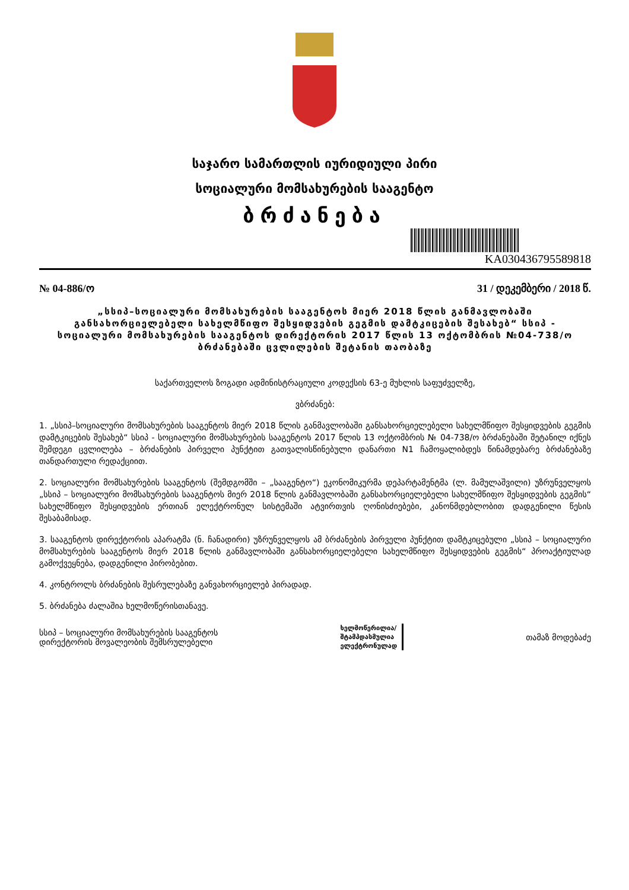საჯარო სამართლის იურიდიული პირი
სოციალური მომსახურების სააგენტო
ბრძანება
KA030436795589818
№ 04-886/ო 31 / დეკემბერი / 2018 წ.
„სსიპ–სოციალური მომსახურების სააგენტოს მიერ 2018 წლის განმავლობაში განსახორციელებელი სახელმწიფო შესყიდვების გეგმის დამტკიცების შესახებ“ სსიპ - სოციალური მომსახურების სააგენტოს დირექტორის 2017 წლის 13 ოქტომბრის №04-738/ო ბრძანებაში ცვლილების შეტანის თაობაზე
საქართველოს ზოგადი ადმინისტრაციული კოდექსის 63-ე მუხლის საფუძველზე,
ვბრძანებ:
1. „სსიპ–სოციალური მომსახურების სააგენტოს მიერ 2018 წლის განმავლობაში განსახორციელებელი სახელმწიფო შესყიდვების გეგმის დამტკიცების შესახებ“ სსიპ - სოციალური მომსახურების სააგენტოს 2017 წლის 13 ოქტომბრის № 04-738/ო ბრძანებაში შეტანილ იქნეს შემდეგი ცვლილება – ბრძანების პირველი პუნქტით გათვალისწინებული დანართი N1 ჩამოყალიბდეს წინამდებარე ბრძანებაზე თანდართული რედაქციით.
2. სოციალური მომსახურების სააგენტოს (შემდგომში – „სააგენტო“) ეკონომიკურმა დეპარტამენტმა (ლ. მამულაშვილი) უზრუნველყოს „სსიპ – სოციალური მომსახურების სააგენტოს მიერ 2018 წლის განმავლობაში განსახორციელებელი სახელმწიფო შესყიდვების გეგმის“ სახელმწიფო შესყიდვების ერთიან ელექტრონულ სისტემაში ატვირთვის ღონისძიებები, კანონმდებლობით დადგენილი წესის შესაბამისად.
3. სააგენტოს დირექტორის აპარატმა (ნ. ჩანადირი) უზრუნველყოს ამ ბრძანების პირველი პუნქტით დამტკიცებული „სსიპ – სოციალური მომსახურების სააგენტოს მიერ 2018 წლის განმავლობაში განსახორციელებელი სახელმწიფო შესყიდვების გეგმის“ პროაქტიულად გამოქვეყნება, დადგენილი პირობებით.
4. კონტროლს ბრძანების შესრულებაზე განვახორციელებ პირადად.
5. ბრძანება ძალაშია ხელმოწერისთანავე.
სსიპ – სოციალური მომსახურების სააგენტოს
დირექტორის მოვალეობის შემსრულებელი
ხელმოწერილია/
შტამპდასმულია
ელექტრონულად
თამაზ მოდებაძე